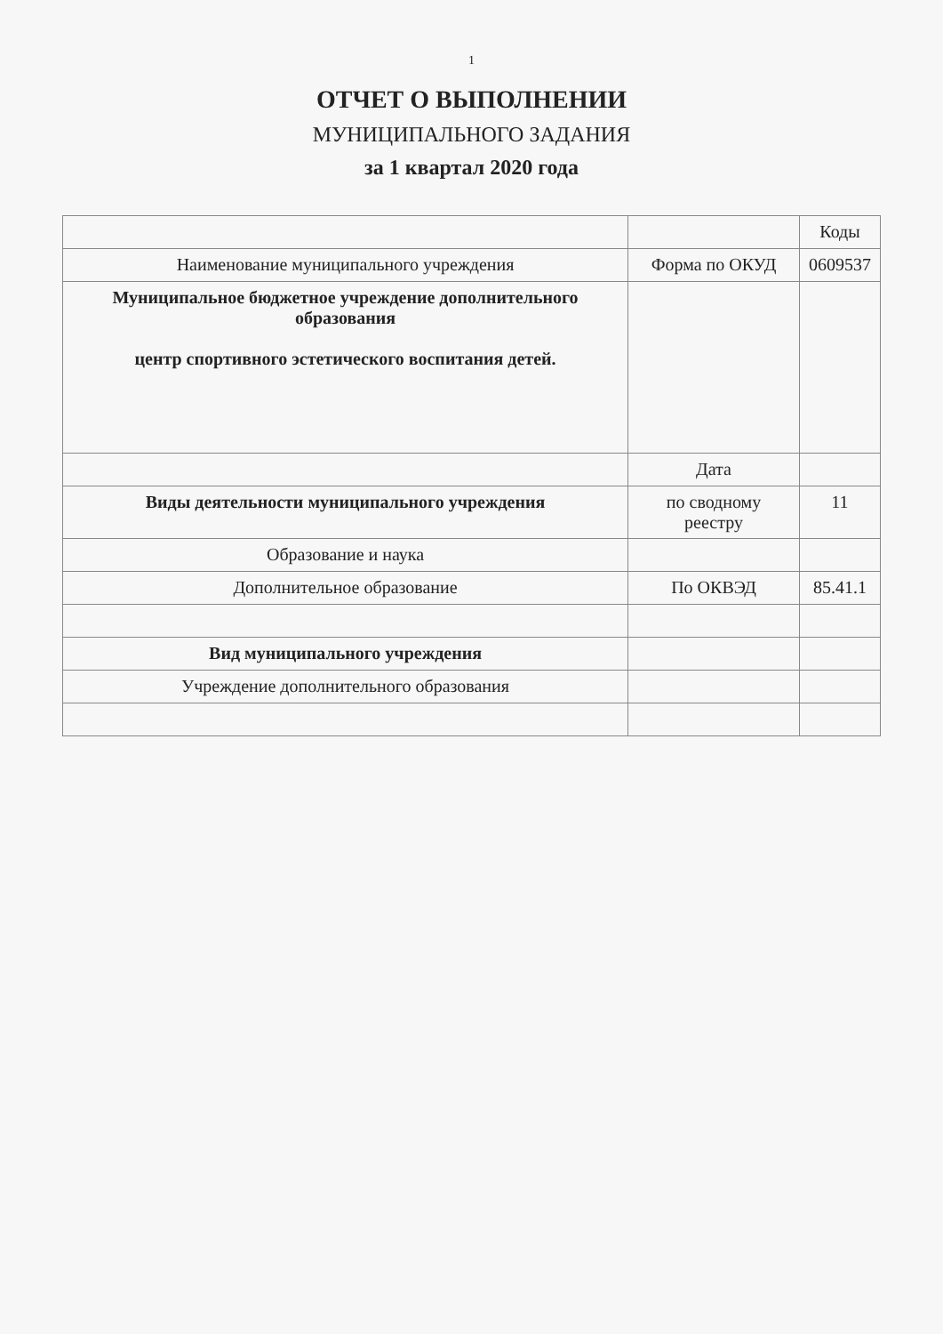1
ОТЧЕТ О ВЫПОЛНЕНИИ
МУНИЦИПАЛЬНОГО ЗАДАНИЯ
за 1 квартал 2020 года
| | | Коды |
| Наименование муниципального учреждения | Форма по ОКУД | 0609537 |
| Муниципальное бюджетное учреждение дополнительного образования центр спортивного эстетического воспитания детей. | | |
| | Дата | |
| Виды деятельности муниципального учреждения | по сводному реестру | 11 |
| Образование и наука | | |
| Дополнительное образование | По ОКВЭД | 85.41.1 |
| Вид муниципального учреждения | | |
| Учреждение дополнительного образования | | |